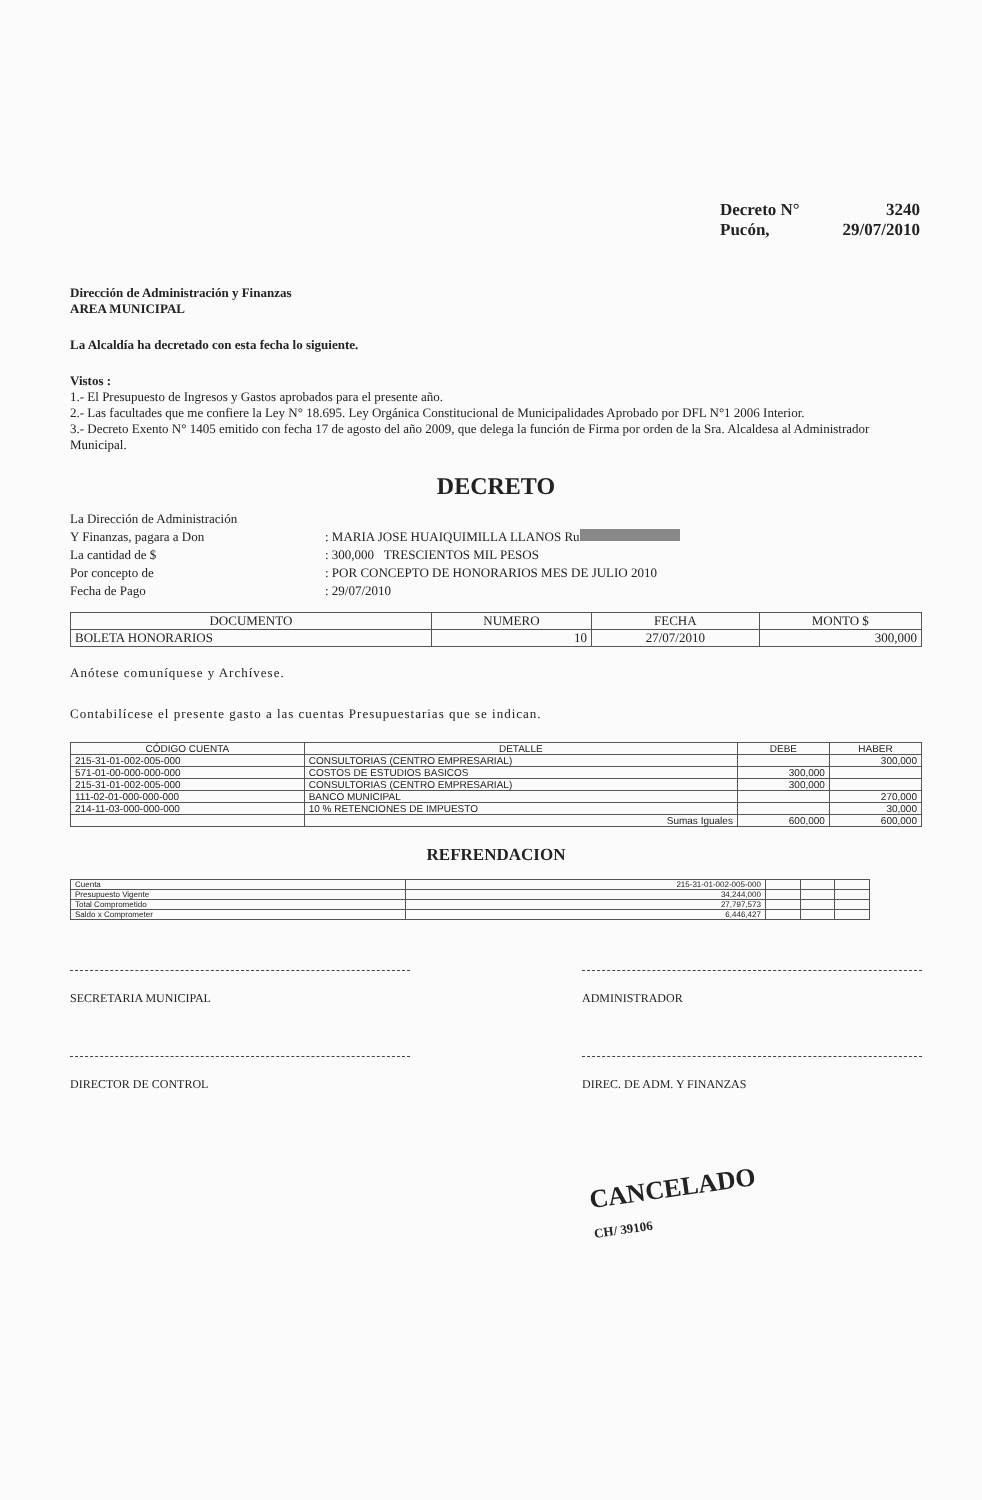Decreto N° 3240
Pucón, 29/07/2010
Dirección de Administración y Finanzas
AREA MUNICIPAL
La Alcaldía ha decretado con esta fecha lo siguiente.
Vistos :
1.- El Presupuesto de Ingresos y Gastos aprobados para el presente año.
2.- Las facultades que me confiere la Ley N° 18.695. Ley Orgánica Constitucional de Municipalidades Aprobado por DFL N°1 2006 Interior.
3.- Decreto Exento N° 1405 emitido con fecha 17 de agosto del año 2009, que delega la función de Firma por orden de la Sra. Alcaldesa al Administrador Municipal.
DECRETO
La Dirección de Administración Y Finanzas, pagara a Don: MARIA JOSE HUAIQUIMILLA LLANOS Ru La cantidad de $: 300,000 TRESCIENTOS MIL PESOS Por concepto de: POR CONCEPTO DE HONORARIOS MES DE JULIO 2010 Fecha de Pago: 29/07/2010
| DOCUMENTO | NUMERO | FECHA | MONTO $ |
| --- | --- | --- | --- |
| BOLETA HONORARIOS | 10 | 27/07/2010 | 300,000 |
Anótese comuníquese y Archívese.
Contabilícese el presente gasto a las cuentas Presupuestarias que se indican.
| CÓDIGO CUENTA | DETALLE | DEBE | HABER |
| --- | --- | --- | --- |
| 215-31-01-002-005-000 | CONSULTORIAS (CENTRO EMPRESARIAL) | | 300,000 |
| 571-01-00-000-000-000 | COSTOS DE ESTUDIOS BASICOS | 300,000 | |
| 215-31-01-002-005-000 | CONSULTORIAS (CENTRO EMPRESARIAL) | 300,000 | |
| 111-02-01-000-000-000 | BANCO MUNICIPAL | | 270,000 |
| 214-11-03-000-000-000 | 10 % RETENCIONES DE IMPUESTO | | 30,000 |
| | Sumas Iguales | 600,000 | 600,000 |
REFRENDACION
| Cuenta | 215-31-01-002-005-000 | | | |
| Presupuesto Vigente | 34,244,000 | | | |
| Total Comprometido | 27,797,573 | | | |
| Saldo x Comprometer | 6,446,427 | | | |
SECRETARIA MUNICIPAL ADMINISTRADOR
DIRECTOR DE CONTROL DIREC. DE ADM. Y FINANZAS
CANCELADO
CH/ 39106